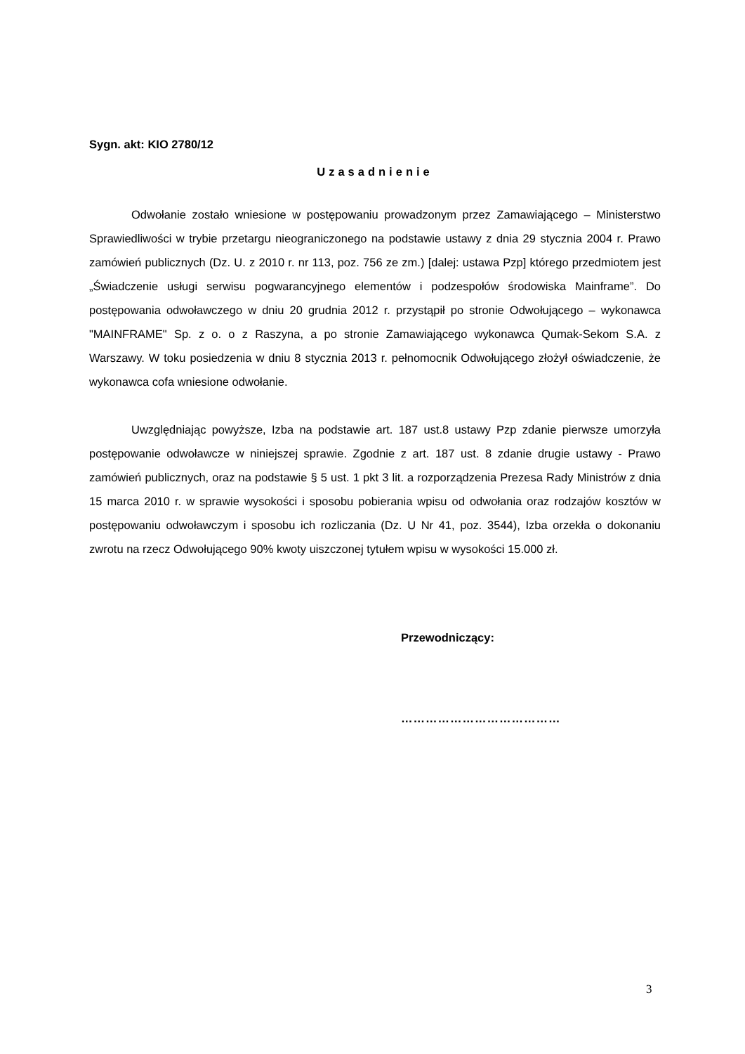Sygn. akt: KIO 2780/12
Uzasadnienie
Odwołanie zostało wniesione w postępowaniu prowadzonym przez Zamawiającego – Ministerstwo Sprawiedliwości w trybie przetargu nieograniczonego na podstawie ustawy z dnia 29 stycznia 2004 r. Prawo zamówień publicznych (Dz. U. z 2010 r. nr 113, poz. 756 ze zm.) [dalej: ustawa Pzp] którego przedmiotem jest „Świadczenie usługi serwisu pogwarancyjnego elementów i podzespołów środowiska Mainframe”. Do postępowania odwoławczego w dniu 20 grudnia 2012 r. przystąpił po stronie Odwołującego – wykonawca "MAINFRAME" Sp. z o. o z Raszyna, a po stronie Zamawiającego wykonawca Qumak-Sekom S.A. z Warszawy. W toku posiedzenia w dniu 8 stycznia 2013 r. pełnomocnik Odwołującego złożył oświadczenie, że wykonawca cofa wniesione odwołanie.
Uwzględniając powyższe, Izba na podstawie art. 187 ust.8 ustawy Pzp zdanie pierwsze umorzyła postępowanie odwoławcze w niniejszej sprawie. Zgodnie z art. 187 ust. 8 zdanie drugie ustawy - Prawo zamówień publicznych, oraz na podstawie § 5 ust. 1 pkt 3 lit. a rozporządzenia Prezesa Rady Ministrów z dnia 15 marca 2010 r. w sprawie wysokości i sposobu pobierania wpisu od odwołania oraz rodzajów kosztów w postępowaniu odwoławczym i sposobu ich rozliczania (Dz. U Nr 41, poz. 3544), Izba orzekła o dokonaniu zwrotu na rzecz Odwołującego 90% kwoty uiszczonej tytułem wpisu w wysokości 15.000 zł.
Przewodniczący:
…………………………………
3